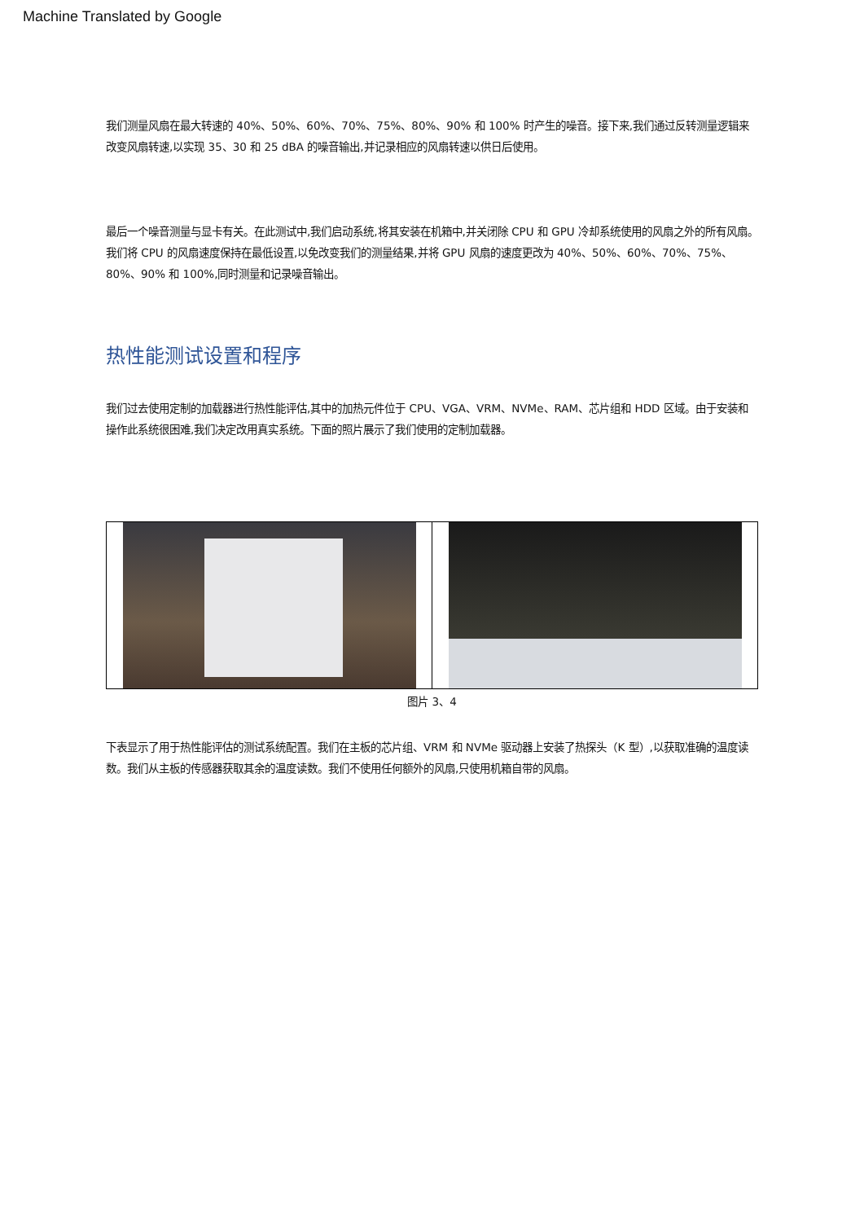Machine Translated by Google
我们测量风扇在最大转速的 40%、50%、60%、70%、75%、80%、90% 和 100% 时产生的噪音。接下来,我们通过反转测量逻辑来改变风扇转速,以实现 35、30 和 25 dBA 的噪音输出,并记录相应的风扇转速以供日后使用。
最后一个噪音测量与显卡有关。在此测试中,我们启动系统,将其安装在机箱中,并关闭除 CPU 和 GPU 冷却系统使用的风扇之外的所有风扇。我们将 CPU 的风扇速度保持在最低设置,以免改变我们的测量结果,并将 GPU 风扇的速度更改为 40%、50%、60%、70%、75%、80%、90% 和 100%,同时测量和记录噪音输出。
热性能测试设置和程序
我们过去使用定制的加载器进行热性能评估,其中的加热元件位于 CPU、VGA、VRM、NVMe、RAM、芯片组和 HDD 区域。由于安装和操作此系统很困难,我们决定改用真实系统。下面的照片展示了我们使用的定制加载器。
图片 3、4
下表显示了用于热性能评估的测试系统配置。我们在主板的芯片组、VRM 和 NVMe 驱动器上安装了热探头（K 型）,以获取准确的温度读数。我们从主板的传感器获取其余的温度读数。我们不使用任何额外的风扇,只使用机箱自带的风扇。